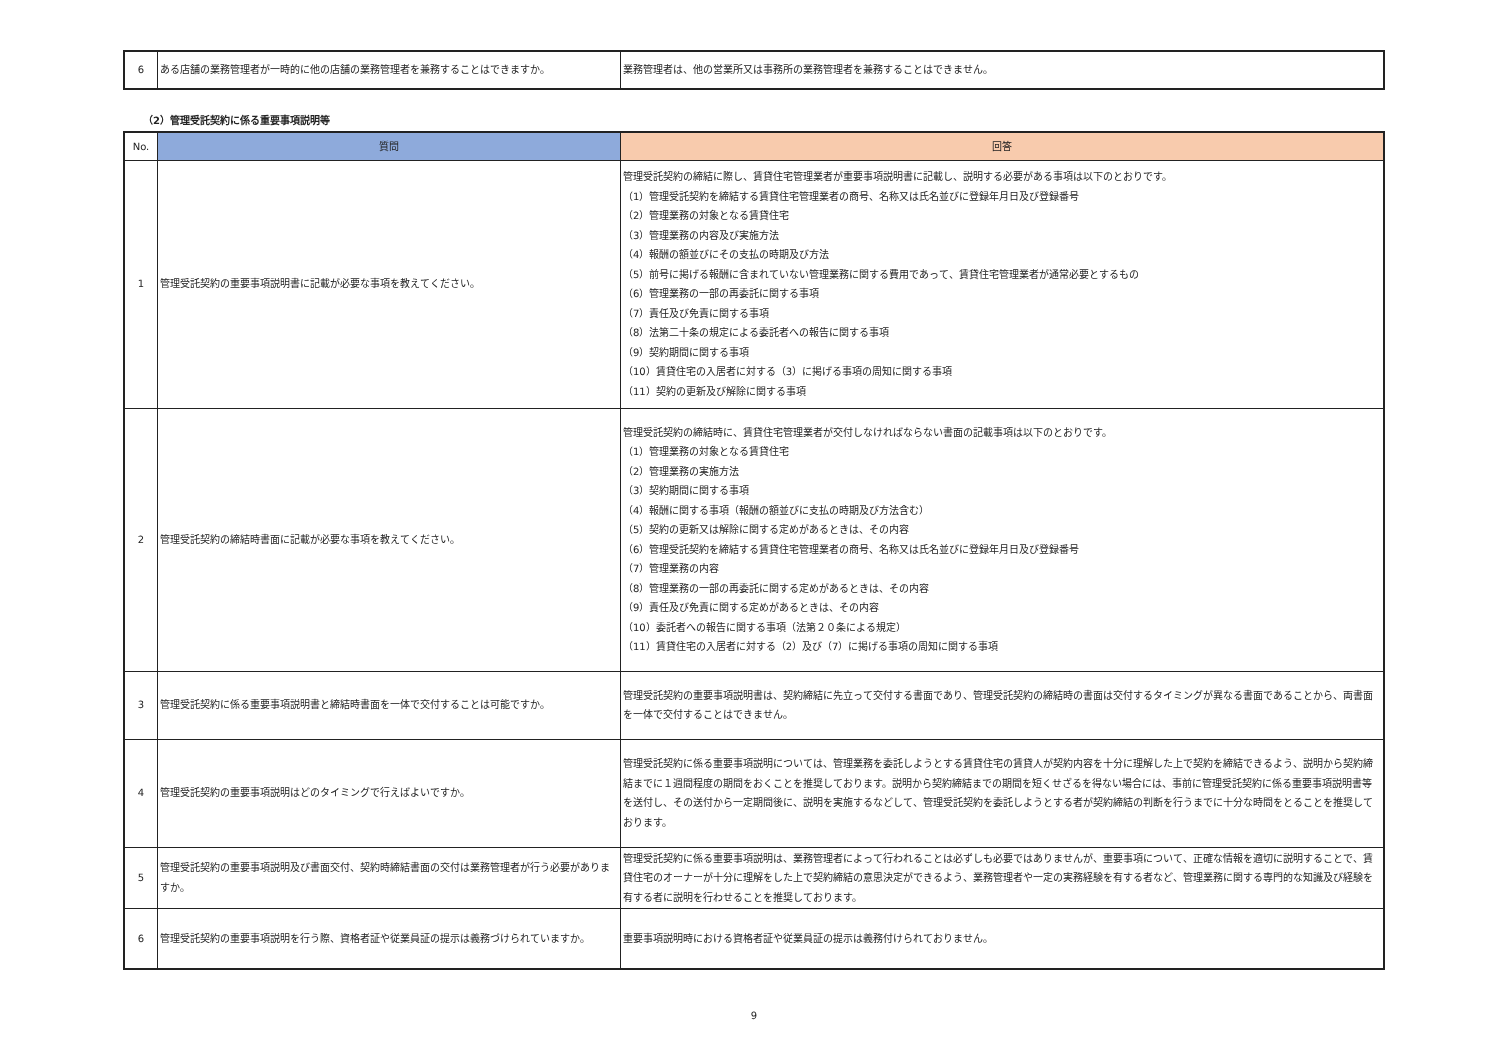| 6 | ある店舗の業務管理者が一時的に他の店舗の業務管理者を兼務することはできますか。 | 業務管理者は、他の営業所又は事務所の業務管理者を兼務することはできません。 |
（2）管理受託契約に係る重要事項説明等
| No. | 質問 | 回答 |
| --- | --- | --- |
| 1 | 管理受託契約の重要事項説明書に記載が必要な事項を教えてください。 | 管理受託契約の締結に際し、賃貸住宅管理業者が重要事項説明書に記載し、説明する必要がある事項は以下のとおりです。 （1）管理受託契約を締結する賃貸住宅管理業者の商号、名称又は氏名並びに登録年月日及び登録番号 （2）管理業務の対象となる賃貸住宅 （3）管理業務の内容及び実施方法 （4）報酬の額並びにその支払の時期及び方法 （5）前号に掲げる報酬に含まれていない管理業務に関する費用であって、賃貸住宅管理業者が通常必要とするもの （6）管理業務の一部の再委託に関する事項 （7）責任及び免責に関する事項 （8）法第二十条の規定による委託者への報告に関する事項 （9）契約期間に関する事項 （10）賃貸住宅の入居者に対する（3）に掲げる事項の周知に関する事項 （11）契約の更新及び解除に関する事項 |
| 2 | 管理受託契約の締結時書面に記載が必要な事項を教えてください。 | 管理受託契約の締結時に、賃貸住宅管理業者が交付しなければならない書面の記載事項は以下のとおりです。 （1）管理業務の対象となる賃貸住宅 （2）管理業務の実施方法 （3）契約期間に関する事項 （4）報酬に関する事項（報酬の額並びに支払の時期及び方法含む） （5）契約の更新又は解除に関する定めがあるときは、その内容 （6）管理受託契約を締結する賃貸住宅管理業者の商号、名称又は氏名並びに登録年月日及び登録番号 （7）管理業務の内容 （8）管理業務の一部の再委託に関する定めがあるときは、その内容 （9）責任及び免責に関する定めがあるときは、その内容 （10）委託者への報告に関する事項（法第２０条による規定） （11）賃貸住宅の入居者に対する（2）及び（7）に掲げる事項の周知に関する事項 |
| 3 | 管理受託契約に係る重要事項説明書と締結時書面を一体で交付することは可能ですか。 | 管理受託契約の重要事項説明書は、契約締結に先立って交付する書面であり、管理受託契約の締結時の書面は交付するタイミングが異なる書面であることから、両書面を一体で交付することはできません。 |
| 4 | 管理受託契約の重要事項説明はどのタイミングで行えばよいですか。 | 管理受託契約に係る重要事項説明については、管理業務を委託しようとする賃貸住宅の賃貸人が契約内容を十分に理解した上で契約を締結できるよう、説明から契約締結までに１週間程度の期間をおくことを推奨しております。説明から契約締結までの期間を短くせざるを得ない場合には、事前に管理受託契約に係る重要事項説明書等を送付し、その送付から一定期間後に、説明を実施するなどして、管理受託契約を委託しようとする者が契約締結の判断を行うまでに十分な時間をとることを推奨しております。 |
| 5 | 管理受託契約の重要事項説明及び書面交付、契約時締結書面の交付は業務管理者が行う必要がありますか。 | 管理受託契約に係る重要事項説明は、業務管理者によって行われることは必ずしも必要ではありませんが、重要事項について、正確な情報を適切に説明することで、賃貸住宅のオーナーが十分に理解をした上で契約締結の意思決定ができるよう、業務管理者や一定の実務経験を有する者など、管理業務に関する専門的な知識及び経験を有する者に説明を行わせることを推奨しております。 |
| 6 | 管理受託契約の重要事項説明を行う際、資格者証や従業員証の提示は義務づけられていますか。 | 重要事項説明時における資格者証や従業員証の提示は義務付けられておりません。 |
9